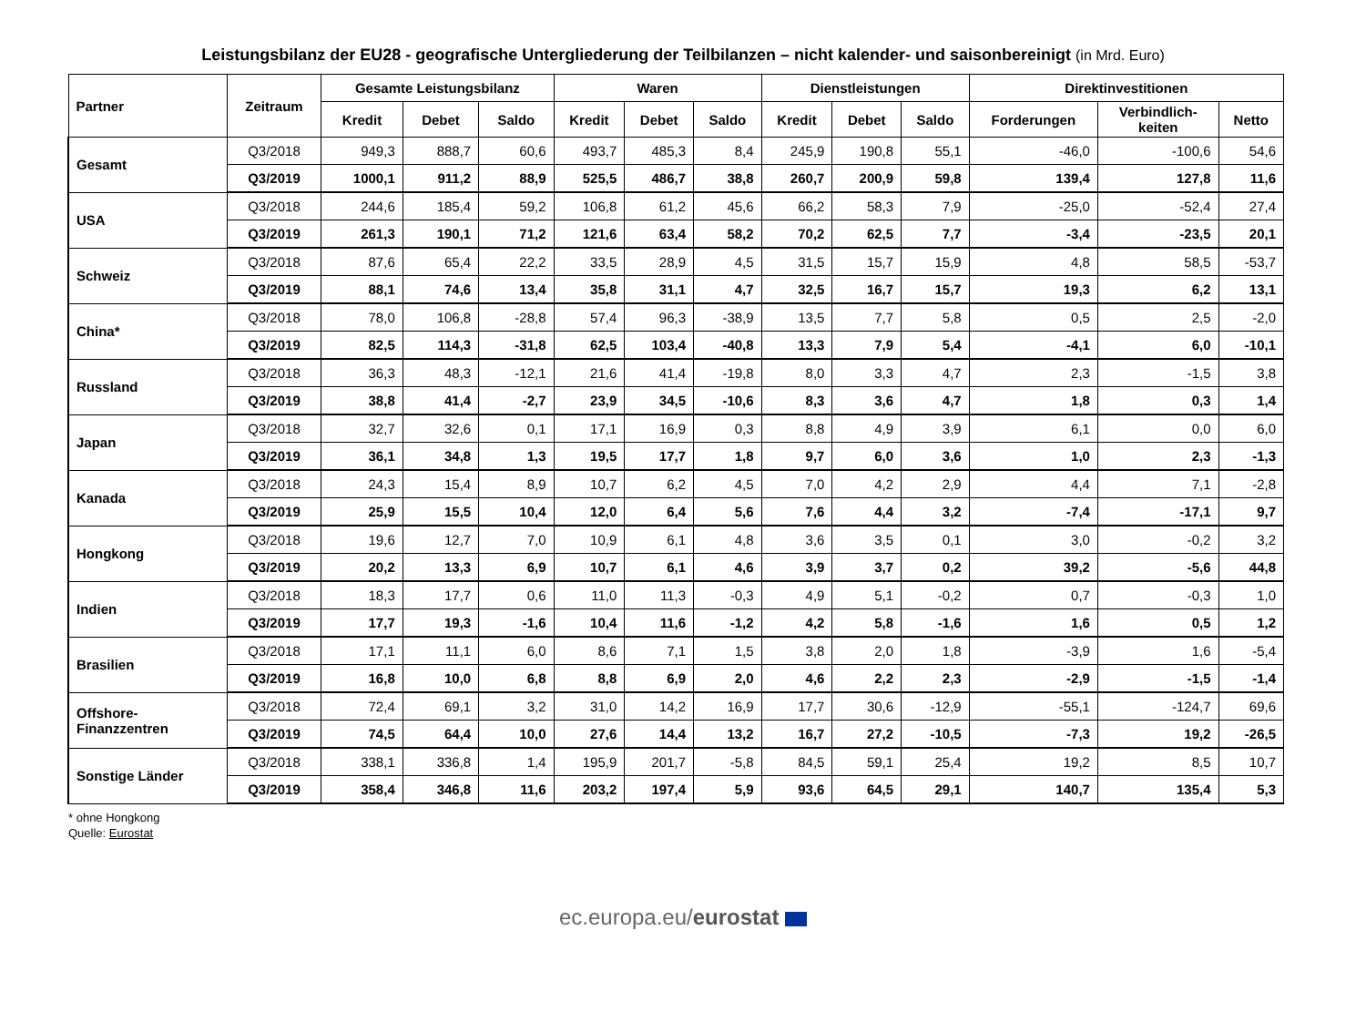Leistungsbilanz der EU28 - geografische Untergliederung der Teilbilanzen – nicht kalender- und saisonbereinigt (in Mrd. Euro)
| Partner | Zeitraum | Gesamte Leistungsbilanz | | | Waren | | | Dienstleistungen | | | Direktinvestitionen | | |
| --- | --- | --- | --- | --- | --- | --- | --- | --- | --- | --- | --- | --- | --- |
| | | Kredit | Debet | Saldo | Kredit | Debet | Saldo | Kredit | Debet | Saldo | Forderungen | Verbindlich- keiten | Netto |
| Gesamt | Q3/2018 | 949,3 | 888,7 | 60,6 | 493,7 | 485,3 | 8,4 | 245,9 | 190,8 | 55,1 | -46,0 | -100,6 | 54,6 |
| | Q3/2019 | 1000,1 | 911,2 | 88,9 | 525,5 | 486,7 | 38,8 | 260,7 | 200,9 | 59,8 | 139,4 | 127,8 | 11,6 |
| USA | Q3/2018 | 244,6 | 185,4 | 59,2 | 106,8 | 61,2 | 45,6 | 66,2 | 58,3 | 7,9 | -25,0 | -52,4 | 27,4 |
| | Q3/2019 | 261,3 | 190,1 | 71,2 | 121,6 | 63,4 | 58,2 | 70,2 | 62,5 | 7,7 | -3,4 | -23,5 | 20,1 |
| Schweiz | Q3/2018 | 87,6 | 65,4 | 22,2 | 33,5 | 28,9 | 4,5 | 31,5 | 15,7 | 15,9 | 4,8 | 58,5 | -53,7 |
| | Q3/2019 | 88,1 | 74,6 | 13,4 | 35,8 | 31,1 | 4,7 | 32,5 | 16,7 | 15,7 | 19,3 | 6,2 | 13,1 |
| China* | Q3/2018 | 78,0 | 106,8 | -28,8 | 57,4 | 96,3 | -38,9 | 13,5 | 7,7 | 5,8 | 0,5 | 2,5 | -2,0 |
| | Q3/2019 | 82,5 | 114,3 | -31,8 | 62,5 | 103,4 | -40,8 | 13,3 | 7,9 | 5,4 | -4,1 | 6,0 | -10,1 |
| Russland | Q3/2018 | 36,3 | 48,3 | -12,1 | 21,6 | 41,4 | -19,8 | 8,0 | 3,3 | 4,7 | 2,3 | -1,5 | 3,8 |
| | Q3/2019 | 38,8 | 41,4 | -2,7 | 23,9 | 34,5 | -10,6 | 8,3 | 3,6 | 4,7 | 1,8 | 0,3 | 1,4 |
| Japan | Q3/2018 | 32,7 | 32,6 | 0,1 | 17,1 | 16,9 | 0,3 | 8,8 | 4,9 | 3,9 | 6,1 | 0,0 | 6,0 |
| | Q3/2019 | 36,1 | 34,8 | 1,3 | 19,5 | 17,7 | 1,8 | 9,7 | 6,0 | 3,6 | 1,0 | 2,3 | -1,3 |
| Kanada | Q3/2018 | 24,3 | 15,4 | 8,9 | 10,7 | 6,2 | 4,5 | 7,0 | 4,2 | 2,9 | 4,4 | 7,1 | -2,8 |
| | Q3/2019 | 25,9 | 15,5 | 10,4 | 12,0 | 6,4 | 5,6 | 7,6 | 4,4 | 3,2 | -7,4 | -17,1 | 9,7 |
| Hongkong | Q3/2018 | 19,6 | 12,7 | 7,0 | 10,9 | 6,1 | 4,8 | 3,6 | 3,5 | 0,1 | 3,0 | -0,2 | 3,2 |
| | Q3/2019 | 20,2 | 13,3 | 6,9 | 10,7 | 6,1 | 4,6 | 3,9 | 3,7 | 0,2 | 39,2 | -5,6 | 44,8 |
| Indien | Q3/2018 | 18,3 | 17,7 | 0,6 | 11,0 | 11,3 | -0,3 | 4,9 | 5,1 | -0,2 | 0,7 | -0,3 | 1,0 |
| | Q3/2019 | 17,7 | 19,3 | -1,6 | 10,4 | 11,6 | -1,2 | 4,2 | 5,8 | -1,6 | 1,6 | 0,5 | 1,2 |
| Brasilien | Q3/2018 | 17,1 | 11,1 | 6,0 | 8,6 | 7,1 | 1,5 | 3,8 | 2,0 | 1,8 | -3,9 | 1,6 | -5,4 |
| | Q3/2019 | 16,8 | 10,0 | 6,8 | 8,8 | 6,9 | 2,0 | 4,6 | 2,2 | 2,3 | -2,9 | -1,5 | -1,4 |
| Offshore- Finanzzentren | Q3/2018 | 72,4 | 69,1 | 3,2 | 31,0 | 14,2 | 16,9 | 17,7 | 30,6 | -12,9 | -55,1 | -124,7 | 69,6 |
| | Q3/2019 | 74,5 | 64,4 | 10,0 | 27,6 | 14,4 | 13,2 | 16,7 | 27,2 | -10,5 | -7,3 | 19,2 | -26,5 |
| Sonstige Länder | Q3/2018 | 338,1 | 336,8 | 1,4 | 195,9 | 201,7 | -5,8 | 84,5 | 59,1 | 25,4 | 19,2 | 8,5 | 10,7 |
| | Q3/2019 | 358,4 | 346,8 | 11,6 | 203,2 | 197,4 | 5,9 | 93,6 | 64,5 | 29,1 | 140,7 | 135,4 | 5,3 |
* ohne Hongkong
Quelle: Eurostat
ec.europa.eu/eurostat